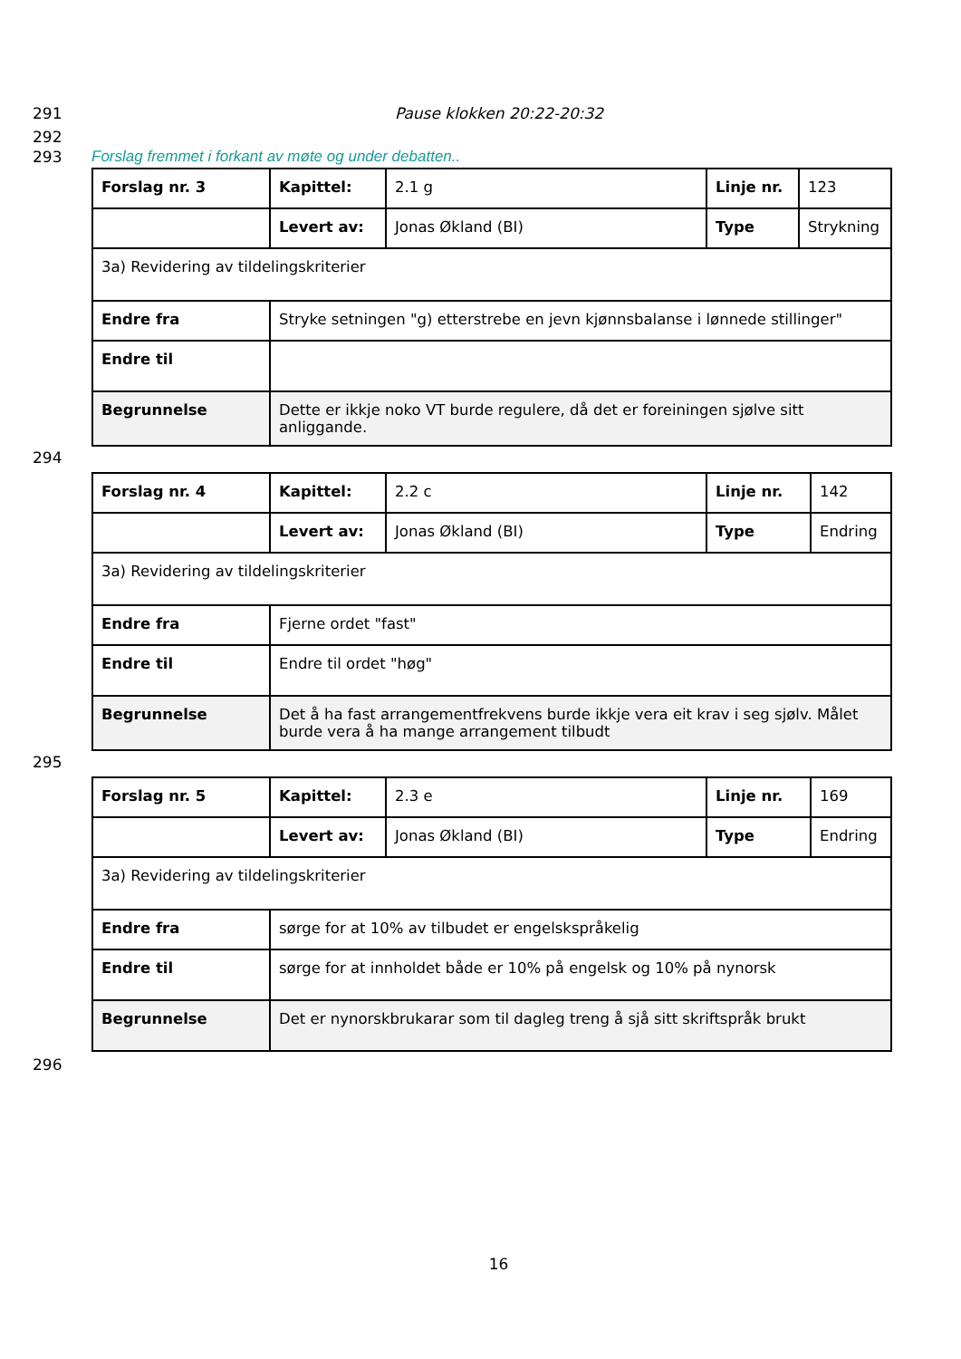291 Pause klokken 20:22-20:32
292
293 Forslag fremmet i forkant av møte og under debatten..
| Forslag nr. 3 | Kapittel: | 2.1 g | Linje nr. | 123 |
| | Levert av: | Jonas Økland (BI) | Type | Strykning |
| 3a) Revidering av tildelingskriterier | | | | |
| Endre fra | Stryke setningen "g) etterstrebe en jevn kjønnsbalanse i lønnede stillinger" | | | |
| Endre til | | | | |
| Begrunnelse | Dette er ikkje noko VT burde regulere, då det er foreiningen sjølve sitt anliggande. | | | |
294
| Forslag nr. 4 | Kapittel: | 2.2 c | Linje nr. | 142 |
| | Levert av: | Jonas Økland (BI) | Type | Endring |
| 3a) Revidering av tildelingskriterier | | | | |
| Endre fra | Fjerne ordet "fast" | | | |
| Endre til | Endre til ordet "høg" | | | |
| Begrunnelse | Det å ha fast arrangementfrekvens burde ikkje vera eit krav i seg sjølv. Målet burde vera å ha mange arrangement tilbudt | | | |
295
| Forslag nr. 5 | Kapittel: | 2.3 e | Linje nr. | 169 |
| | Levert av: | Jonas Økland (BI) | Type | Endring |
| 3a) Revidering av tildelingskriterier | | | | |
| Endre fra | sørge for at 10% av tilbudet er engelskspråkelig | | | |
| Endre til | sørge for at innholdet både er 10% på engelsk og 10% på nynorsk | | | |
| Begrunnelse | Det er nynorskbrukarar som til dagleg treng å sjå sitt skriftspråk brukt | | | |
296
16